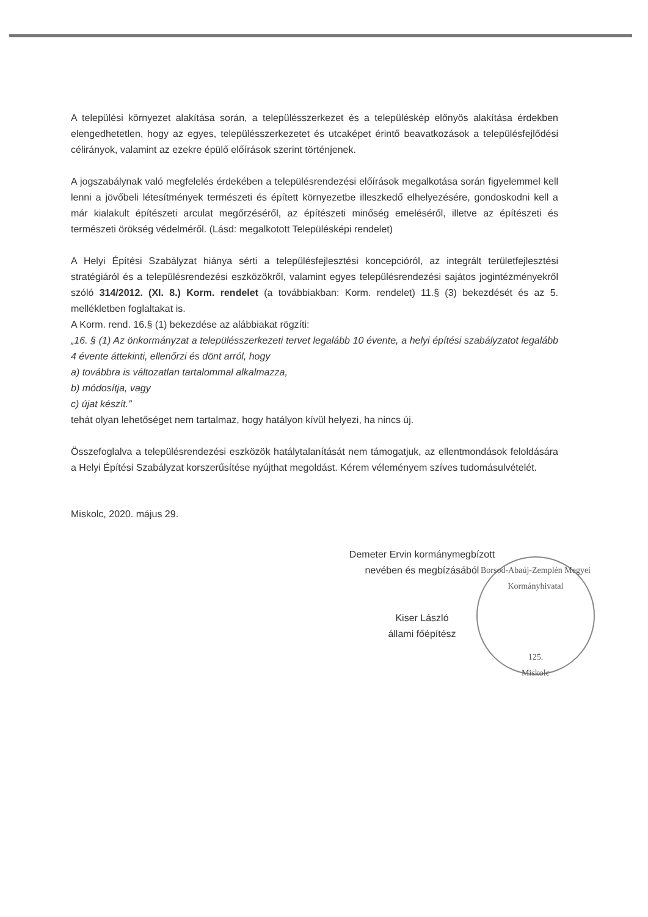A települési környezet alakítása során, a településszerkezet és a településkép előnyös alakítása érdekben elengedhetetlen, hogy az egyes, településszerkezetet és utcaképet érintő beavatkozások a településfejlődési célirányok, valamint az ezekre épülő előírások szerint történjenek.
A jogszabálynak való megfelelés érdekében a településrendezési előírások megalkotása során figyelemmel kell lenni a jövőbeli létesítmények természeti és épített környezetbe illeszkedő elhelyezésére, gondoskodni kell a már kialakult építészeti arculat megőrzéséről, az építészeti minőség emeléséről, illetve az építészeti és természeti örökség védelméről. (Lásd: megalkotott Településképi rendelet)
A Helyi Építési Szabályzat hiánya sérti a településfejlesztési koncepcióról, az integrált területfejlesztési stratégiáról és a településrendezési eszközökről, valamint egyes településrendezési sajátos jogintézményekről szóló 314/2012. (XI. 8.) Korm. rendelet (a továbbiakban: Korm. rendelet) 11.§ (3) bekezdését és az 5. mellékletben foglaltakat is.
A Korm. rend. 16.§ (1) bekezdése az alábbiakat rögzíti:
„16. § (1) Az önkormányzat a településszerkezeti tervet legalább 10 évente, a helyi építési szabályzatot legalább 4 évente áttekinti, ellenőrzi és dönt arról, hogy
a) továbbra is változatlan tartalommal alkalmazza,
b) módosítja, vagy
c) újat készít.”
tehát olyan lehetőséget nem tartalmaz, hogy hatályon kívül helyezi, ha nincs új.
Összefoglalva a településrendezési eszközök hatálytalanítását nem támogatjuk, az ellentmondások feloldására a Helyi Építési Szabályzat korszerűsítése nyújthat megoldást. Kérem véleményem szíves tudomásulvételét.
Miskolc, 2020. május 29.
Demeter Ervin kormánymegbízott
nevében és megbízásából
Kiser László
állami főépítész
Borsod-Abaúj-Zemplén Megyei Kormányhivatal
125.
Miskolc